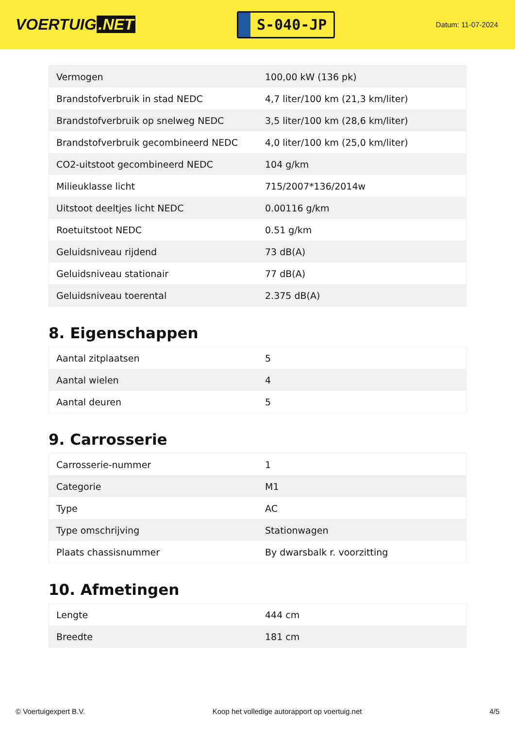VOERTUIG.NET
S-040-JP
Datum: 11-07-2024
| Vermogen | 100,00 kW (136 pk) |
| Brandstofverbruik in stad NEDC | 4,7 liter/100 km (21,3 km/liter) |
| Brandstofverbruik op snelweg NEDC | 3,5 liter/100 km (28,6 km/liter) |
| Brandstofverbruik gecombineerd NEDC | 4,0 liter/100 km (25,0 km/liter) |
| CO2-uitstoot gecombineerd NEDC | 104 g/km |
| Milieuklasse licht | 715/2007*136/2014w |
| Uitstoot deeltjes licht NEDC | 0.00116 g/km |
| Roetuitstoot NEDC | 0.51 g/km |
| Geluidsniveau rijdend | 73 dB(A) |
| Geluidsniveau stationair | 77 dB(A) |
| Geluidsniveau toerental | 2.375 dB(A) |
8. Eigenschappen
| Aantal zitplaatsen | 5 |
| Aantal wielen | 4 |
| Aantal deuren | 5 |
9. Carrosserie
| Carrosserie-nummer | 1 |
| Categorie | M1 |
| Type | AC |
| Type omschrijving | Stationwagen |
| Plaats chassisnummer | By dwarsbalk r. voorzitting |
10. Afmetingen
| Lengte | 444 cm |
| Breedte | 181 cm |
© Voertuigexpert B.V. Koop het volledige autorapport op voertuig.net 4/5